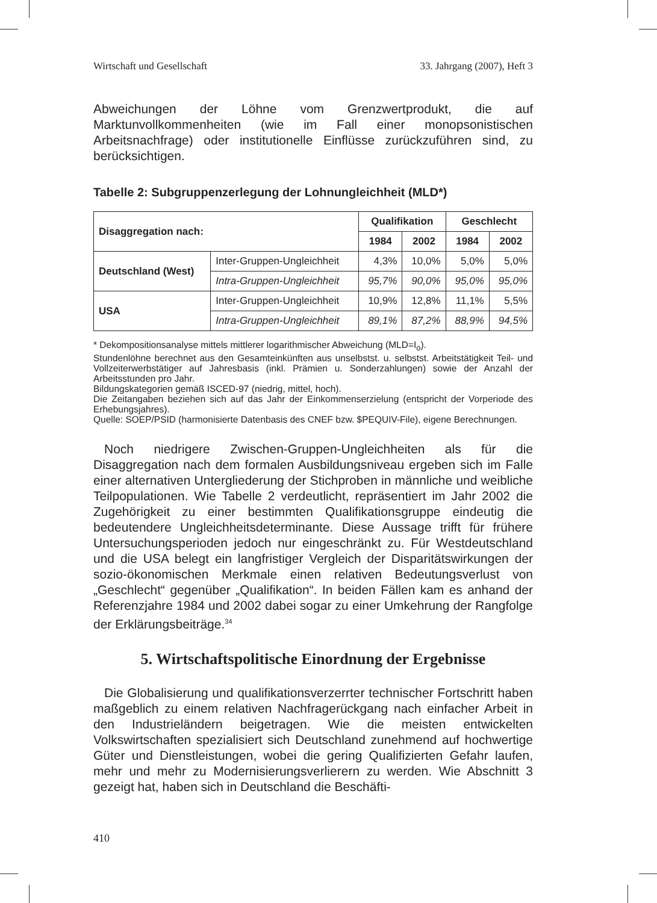Wirtschaft und Gesellschaft 33. Jahrgang (2007), Heft 3
Abweichungen der Löhne vom Grenzwertprodukt, die auf Marktunvollkommenheiten (wie im Fall einer monopsonistischen Arbeitsnachfrage) oder institutionelle Einflüsse zurückzuführen sind, zu berücksichtigen.
Tabelle 2: Subgruppenzerlegung der Lohnungleichheit (MLD*)
| Disaggregation nach: | | Qualifikation | | Geschlecht | |
| --- | --- | --- | --- | --- | --- |
| | | 1984 | 2002 | 1984 | 2002 |
| Deutschland (West) | Inter-Gruppen-Ungleichheit | 4,3% | 10,0% | 5,0% | 5,0% |
| | Intra-Gruppen-Ungleichheit | 95,7% | 90,0% | 95,0% | 95,0% |
| USA | Inter-Gruppen-Ungleichheit | 10,9% | 12,8% | 11,1% | 5,5% |
| | Intra-Gruppen-Ungleichheit | 89,1% | 87,2% | 88,9% | 94,5% |
* Dekompositionsanalyse mittels mittlerer logarithmischer Abweichung (MLD=I<sub>o</sub>).
Stundenlöhne berechnet aus den Gesamteinkünften aus unselbstst. u. selbstst. Arbeitstätigkeit Teil- und Vollzeiterwerbstätiger auf Jahresbasis (inkl. Prämien u. Sonderzahlungen) sowie der Anzahl der Arbeitsstunden pro Jahr.
Bildungskategorien gemäß ISCED-97 (niedrig, mittel, hoch).
Die Zeitangaben beziehen sich auf das Jahr der Einkommenserzielung (entspricht der Vorperiode des Erhebungsjahres).
Quelle: SOEP/PSID (harmonisierte Datenbasis des CNEF bzw. $PEQUIV-File), eigene Berechnungen.
Noch niedrigere Zwischen-Gruppen-Ungleichheiten als für die Disaggregation nach dem formalen Ausbildungsniveau ergeben sich im Falle einer alternativen Untergliederung der Stichproben in männliche und weibliche Teilpopulationen. Wie Tabelle 2 verdeutlicht, repräsentiert im Jahr 2002 die Zugehörigkeit zu einer bestimmten Qualifikationsgruppe eindeutig die bedeutendere Ungleichheitsdeterminante. Diese Aussage trifft für frühere Untersuchungsperioden jedoch nur eingeschränkt zu. Für Westdeutschland und die USA belegt ein langfristiger Vergleich der Disparitätswirkungen der sozio-ökonomischen Merkmale einen relativen Bedeutungsverlust von „Geschlecht“ gegenüber „Qualifikation“. In beiden Fällen kam es anhand der Referenzjahre 1984 und 2002 dabei sogar zu einer Umkehrung der Rangfolge der Erklärungsbeiträge.<sup>34</sup>
5. Wirtschaftspolitische Einordnung der Ergebnisse
Die Globalisierung und qualifikationsverzerrter technischer Fortschritt haben maßgeblich zu einem relativen Nachfragerückgang nach einfacher Arbeit in den Industrieländern beigetragen. Wie die meisten entwickelten Volkswirtschaften spezialisiert sich Deutschland zunehmend auf hochwertige Güter und Dienstleistungen, wobei die gering Qualifizierten Gefahr laufen, mehr und mehr zu Modernisierungsverlierern zu werden. Wie Abschnitt 3 gezeigt hat, haben sich in Deutschland die Beschäfti-
410